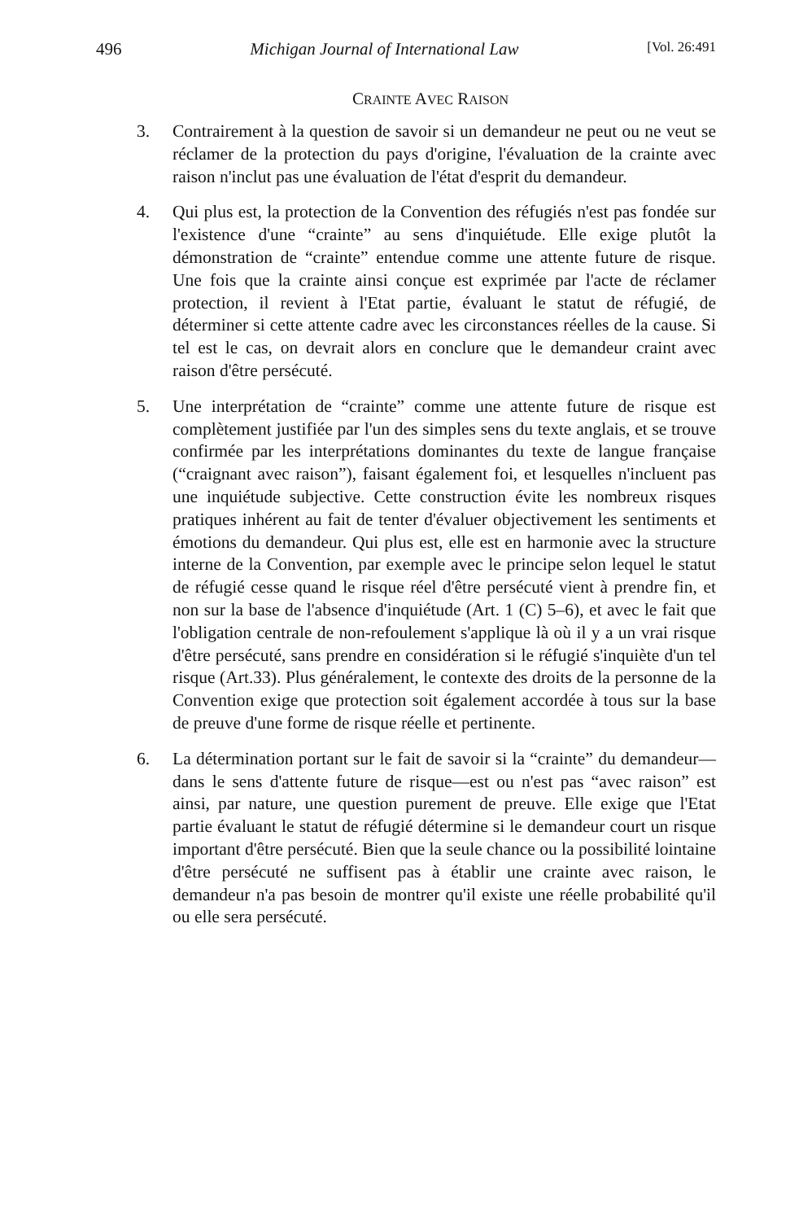496 Michigan Journal of International Law [Vol. 26:491
CRAINTE AVEC RAISON
3. Contrairement à la question de savoir si un demandeur ne peut ou ne veut se réclamer de la protection du pays d'origine, l'évaluation de la crainte avec raison n'inclut pas une évaluation de l'état d'esprit du demandeur.
4. Qui plus est, la protection de la Convention des réfugiés n'est pas fondée sur l'existence d'une “crainte” au sens d'inquiétude. Elle exige plutôt la démonstration de “crainte” entendue comme une attente future de risque. Une fois que la crainte ainsi conçue est exprimée par l'acte de réclamer protection, il revient à l'Etat partie, évaluant le statut de réfugié, de déterminer si cette attente cadre avec les circonstances réelles de la cause. Si tel est le cas, on devrait alors en conclure que le demandeur craint avec raison d'être persécuté.
5. Une interprétation de “crainte” comme une attente future de risque est complètement justifiée par l'un des simples sens du texte anglais, et se trouve confirmée par les interprétations dominantes du texte de langue française (“craignant avec raison”), faisant également foi, et lesquelles n'incluent pas une inquiétude subjective. Cette construction évite les nombreux risques pratiques inhérent au fait de tenter d'évaluer objectivement les sentiments et émotions du demandeur. Qui plus est, elle est en harmonie avec la structure interne de la Convention, par exemple avec le principe selon lequel le statut de réfugié cesse quand le risque réel d'être persécuté vient à prendre fin, et non sur la base de l'absence d'inquiétude (Art. 1 (C) 5–6), et avec le fait que l'obligation centrale de non-refoulement s'applique là où il y a un vrai risque d'être persécuté, sans prendre en considération si le réfugié s'inquiète d'un tel risque (Art.33). Plus généralement, le contexte des droits de la personne de la Convention exige que protection soit également accordée à tous sur la base de preuve d'une forme de risque réelle et pertinente.
6. La détermination portant sur le fait de savoir si la “crainte” du demandeur—dans le sens d'attente future de risque—est ou n'est pas “avec raison” est ainsi, par nature, une question purement de preuve. Elle exige que l'Etat partie évaluant le statut de réfugié détermine si le demandeur court un risque important d'être persécuté. Bien que la seule chance ou la possibilité lointaine d'être persécuté ne suffisent pas à établir une crainte avec raison, le demandeur n'a pas besoin de montrer qu'il existe une réelle probabilité qu'il ou elle sera persécuté.